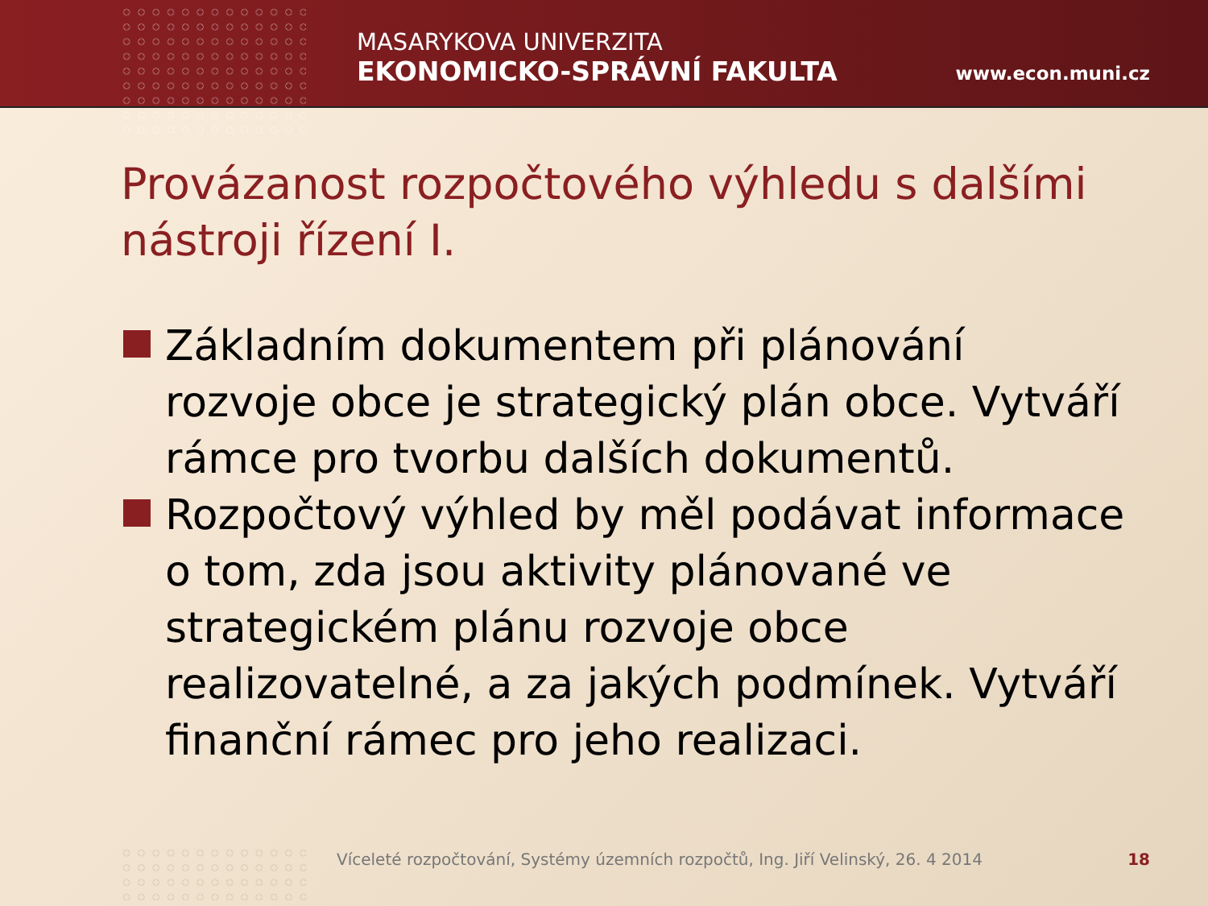MASARYKOVA UNIVERZITA
EKONOMICKO-SPRÁVNÍ FAKULTA
www.econ.muni.cz
Provázanost rozpočtového výhledu s dalšími nástroji řízení I.
Základním dokumentem při plánování rozvoje obce je strategický plán obce. Vytváří rámce pro tvorbu dalších dokumentů.
Rozpočtový výhled by měl podávat informace o tom, zda jsou aktivity plánované ve strategickém plánu rozvoje obce realizovatelné, a za jakých podmínek. Vytváří finanční rámec pro jeho realizaci.
Víceleté rozpočtování, Systémy územních rozpočtů, Ing. Jiří Velinský, 26. 4 2014 18